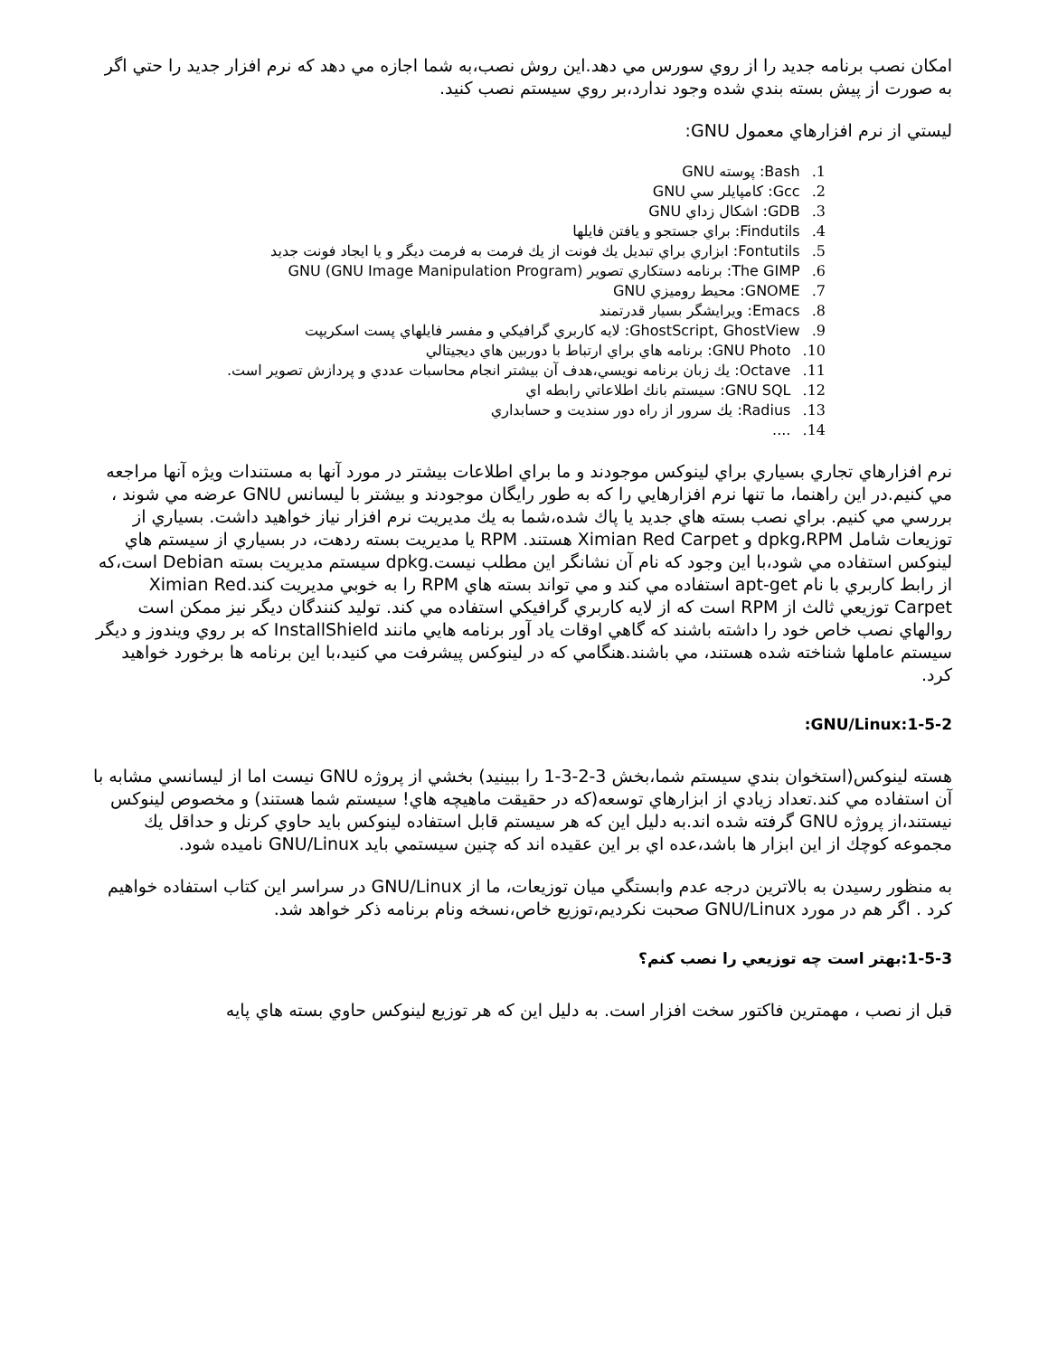امكان نصب برنامه جديد را از روي سورس مي دهد.اين روش نصب،به شما اجازه مي دهد كه نرم افزار جديد را حتي اگر به صورت از پيش بسته بندي شده وجود ندارد،بر روي سيستم نصب كنيد.
ليستي از نرم افزارهاي معمول GNU:
1. Bash: پوسته GNU
2. Gcc: كامپايلر سي GNU
3. GDB: اشكال زداي GNU
4. Findutils: براي جستجو و يافتن فايلها
5. Fontutils: ابزاري براي تبديل يك فونت از يك فرمت به فرمت ديگر و يا ايجاد فونت جديد
6. The GIMP: برنامه دستكاري تصوير GNU (GNU Image Manipulation Program)
7. GNOME: محيط روميزي GNU
8. Emacs: ويرايشگر بسيار قدرتمند
9. GhostScript, GhostView: لايه كاربري گرافيكي و مفسر فايلهاي پست اسكريپت
10. GNU Photo: برنامه هاي براي ارتباط با دوربين هاي ديجيتالي
11. Octave: يك زبان برنامه نويسي،هدف آن بيشتر انجام محاسبات عددي و پردازش تصوير است.
12. GNU SQL: سيستم بانك اطلاعاتي رابطه اي
13. Radius: يك سرور از راه دور سنديت و حسابداري
14. ....
نرم افزارهاي تجاري بسياري براي لينوكس موجودند و ما براي اطلاعات بيشتر در مورد آنها به مستندات ويژه آنها مراجعه مي كنيم.در اين راهنما، ما تنها نرم افزارهايي را كه به طور رايگان موجودند و بيشتر با ليسانس GNU عرضه مي شوند ، بررسي مي كنيم. براي نصب بسته هاي جديد يا پاك شده،شما به يك مديريت نرم افزار نياز خواهيد داشت. بسياري از توزيعات شامل dpkg،RPM و Ximian Red Carpet هستند. RPM يا مديريت بسته ردهت، در بسياري از سيستم هاي لينوكس استفاده مي شود،با اين وجود كه نام آن نشانگر اين مطلب نيست.dpkg سيستم مديريت بسته Debian است،كه از رابط كاربري با نام apt-get استفاده مي كند و مي تواند بسته هاي RPM را به خوبي مديريت كند.Ximian Red Carpet توزيعي ثالث از RPM است كه از لايه كاربري گرافيكي استفاده مي كند. توليد كنندگان ديگر نيز ممكن است روالهاي نصب خاص خود را داشته باشند كه گاهي اوقات ياد آور برنامه هايي مانند InstallShield كه بر روي ويندوز و ديگر سيستم عاملها شناخته شده هستند، مي باشند.هنگامي كه در لينوكس پيشرفت مي كنيد،با اين برنامه ها برخورد خواهيد كرد.
1-5-2:GNU/Linux:
هسته لينوكس(استخوان بندي سيستم شما،بخش 3-2-3-1 را ببينيد) بخشي از پروژه GNU نيست اما از ليسانسي مشابه با آن استفاده مي كند.تعداد زيادي از ابزارهاي توسعه(كه در حقيقت ماهيچه هاي! سيستم شما هستند) و مخصوص لينوكس نيستند،از پروژه GNU گرفته شده اند.به دليل اين كه هر سيستم قابل استفاده لينوكس بايد حاوي كرنل و حداقل يك مجموعه كوچك از اين ابزار ها باشد،عده اي بر اين عقيده اند كه چنين سيستمي بايد GNU/Linux ناميده شود.
به منظور رسيدن به بالاترين درجه عدم وابستگي ميان توزيعات، ما از GNU/Linux در سراسر اين كتاب استفاده خواهيم كرد . اگر هم در مورد GNU/Linux صحبت نكرديم،توزيع خاص،نسخه ونام برنامه ذكر خواهد شد.
1-5-3:بهتر است چه توزيعي را نصب كنم؟
قبل از نصب ، مهمترين فاكتور سخت افزار است. به دليل اين كه هر توزيع لينوكس حاوي بسته هاي پايه